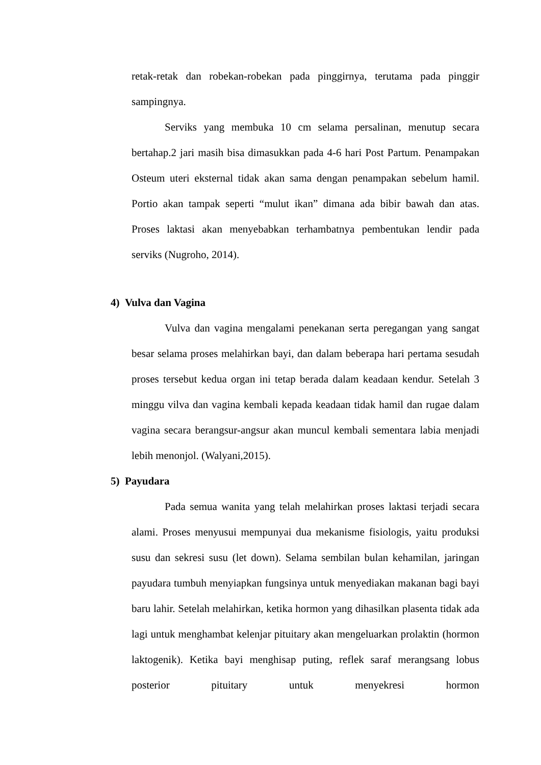retak-retak dan robekan-robekan pada pinggirnya, terutama pada pinggir sampingnya.
Serviks yang membuka 10 cm selama persalinan, menutup secara bertahap.2 jari masih bisa dimasukkan pada 4-6 hari Post Partum. Penampakan Osteum uteri eksternal tidak akan sama dengan penampakan sebelum hamil. Portio akan tampak seperti “mulut ikan” dimana ada bibir bawah dan atas. Proses laktasi akan menyebabkan terhambatnya pembentukan lendir pada serviks (Nugroho, 2014).
4) Vulva dan Vagina
Vulva dan vagina mengalami penekanan serta peregangan yang sangat besar selama proses melahirkan bayi, dan dalam beberapa hari pertama sesudah proses tersebut kedua organ ini tetap berada dalam keadaan kendur. Setelah 3 minggu vilva dan vagina kembali kepada keadaan tidak hamil dan rugae dalam vagina secara berangsur-angsur akan muncul kembali sementara labia menjadi lebih menonjol. (Walyani,2015).
5) Payudara
Pada semua wanita yang telah melahirkan proses laktasi terjadi secara alami. Proses menyusui mempunyai dua mekanisme fisiologis, yaitu produksi susu dan sekresi susu (let down). Selama sembilan bulan kehamilan, jaringan payudara tumbuh menyiapkan fungsinya untuk menyediakan makanan bagi bayi baru lahir. Setelah melahirkan, ketika hormon yang dihasilkan plasenta tidak ada lagi untuk menghambat kelenjar pituitary akan mengeluarkan prolaktin (hormon laktogenik). Ketika bayi menghisap puting, reflek saraf merangsang lobus posterior pituitary untuk menyekresi hormon